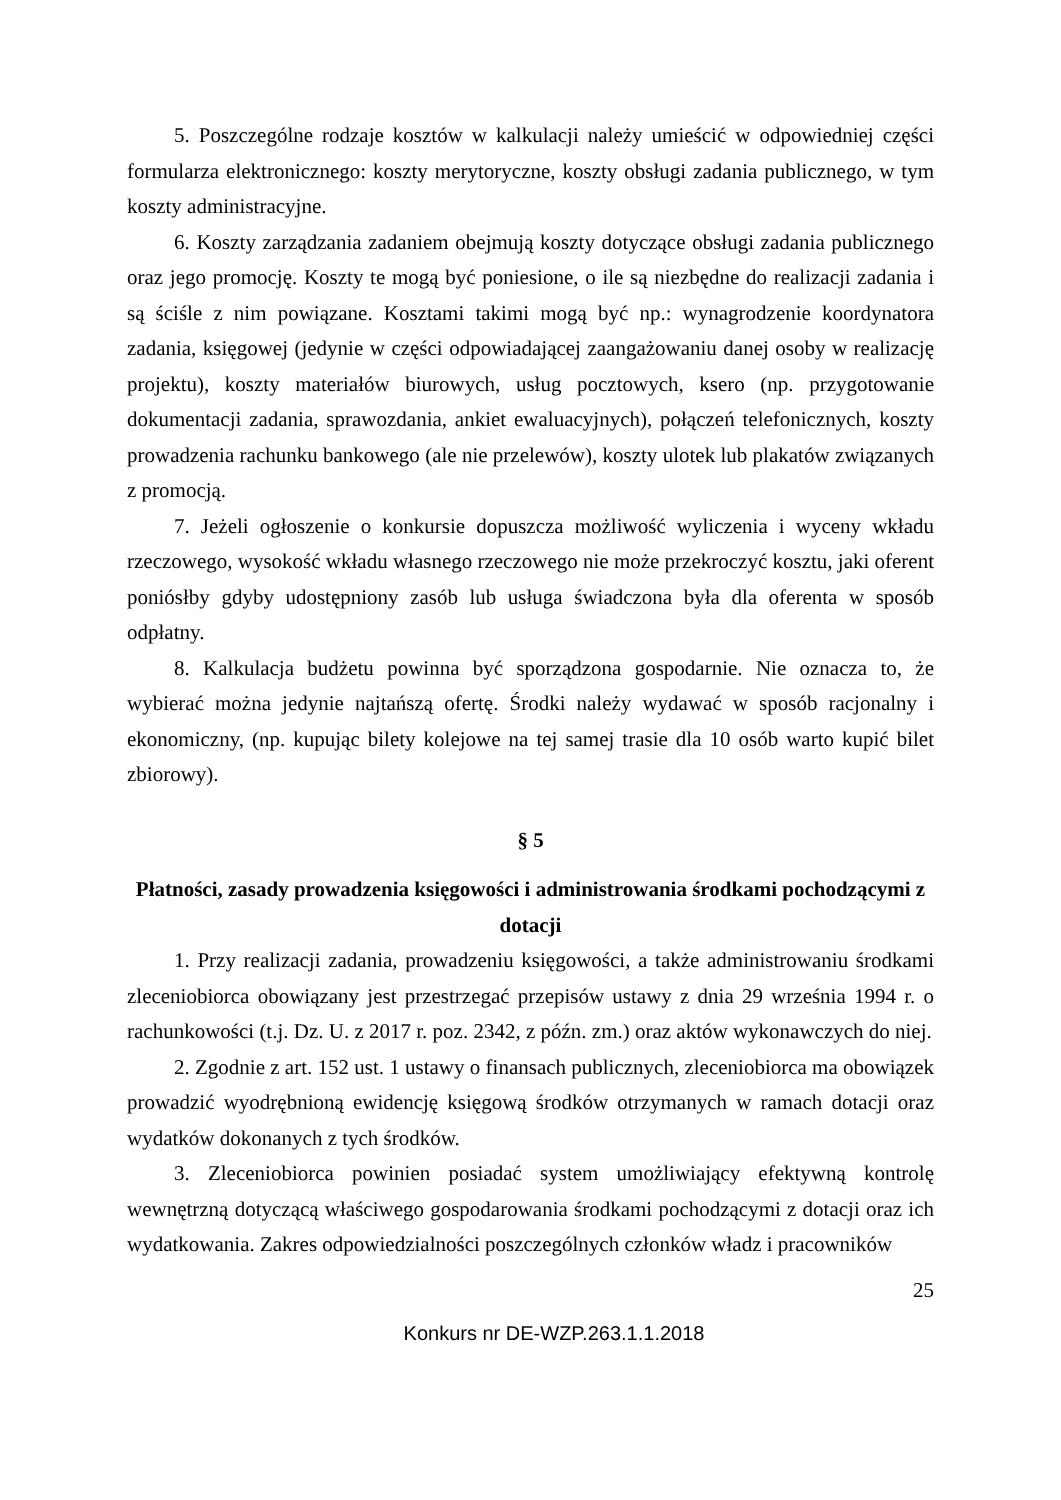5. Poszczególne rodzaje kosztów w kalkulacji należy umieścić w odpowiedniej części formularza elektronicznego: koszty merytoryczne, koszty obsługi zadania publicznego, w tym koszty administracyjne.
6. Koszty zarządzania zadaniem obejmują koszty dotyczące obsługi zadania publicznego oraz jego promocję. Koszty te mogą być poniesione, o ile są niezbędne do realizacji zadania i są ściśle z nim powiązane. Kosztami takimi mogą być np.: wynagrodzenie koordynatora zadania, księgowej (jedynie w części odpowiadającej zaangażowaniu danej osoby w realizację projektu), koszty materiałów biurowych, usług pocztowych, ksero (np. przygotowanie dokumentacji zadania, sprawozdania, ankiet ewaluacyjnych), połączeń telefonicznych, koszty prowadzenia rachunku bankowego (ale nie przelewów), koszty ulotek lub plakatów związanych z promocją.
7. Jeżeli ogłoszenie o konkursie dopuszcza możliwość wyliczenia i wyceny wkładu rzeczowego, wysokość wkładu własnego rzeczowego nie może przekroczyć kosztu, jaki oferent poniósłby gdyby udostępniony zasób lub usługa świadczona była dla oferenta w sposób odpłatny.
8. Kalkulacja budżetu powinna być sporządzona gospodarnie. Nie oznacza to, że wybierać można jedynie najtańszą ofertę. Środki należy wydawać w sposób racjonalny i ekonomiczny, (np. kupując bilety kolejowe na tej samej trasie dla 10 osób warto kupić bilet zbiorowy).
§ 5
Płatności, zasady prowadzenia księgowości i administrowania środkami pochodzącymi z dotacji
1. Przy realizacji zadania, prowadzeniu księgowości, a także administrowaniu środkami zleceniobiorca obowiązany jest przestrzegać przepisów ustawy z dnia 29 września 1994 r. o rachunkowości (t.j. Dz. U. z 2017 r. poz. 2342, z późn. zm.) oraz aktów wykonawczych do niej.
2. Zgodnie z art. 152 ust. 1 ustawy o finansach publicznych, zleceniobiorca ma obowiązek prowadzić wyodrębnioną ewidencję księgową środków otrzymanych w ramach dotacji oraz wydatków dokonanych z tych środków.
3. Zleceniobiorca powinien posiadać system umożliwiający efektywną kontrolę wewnętrzną dotyczącą właściwego gospodarowania środkami pochodzącymi z dotacji oraz ich wydatkowania. Zakres odpowiedzialności poszczególnych członków władz i pracowników
25
Konkurs nr DE-WZP.263.1.1.2018